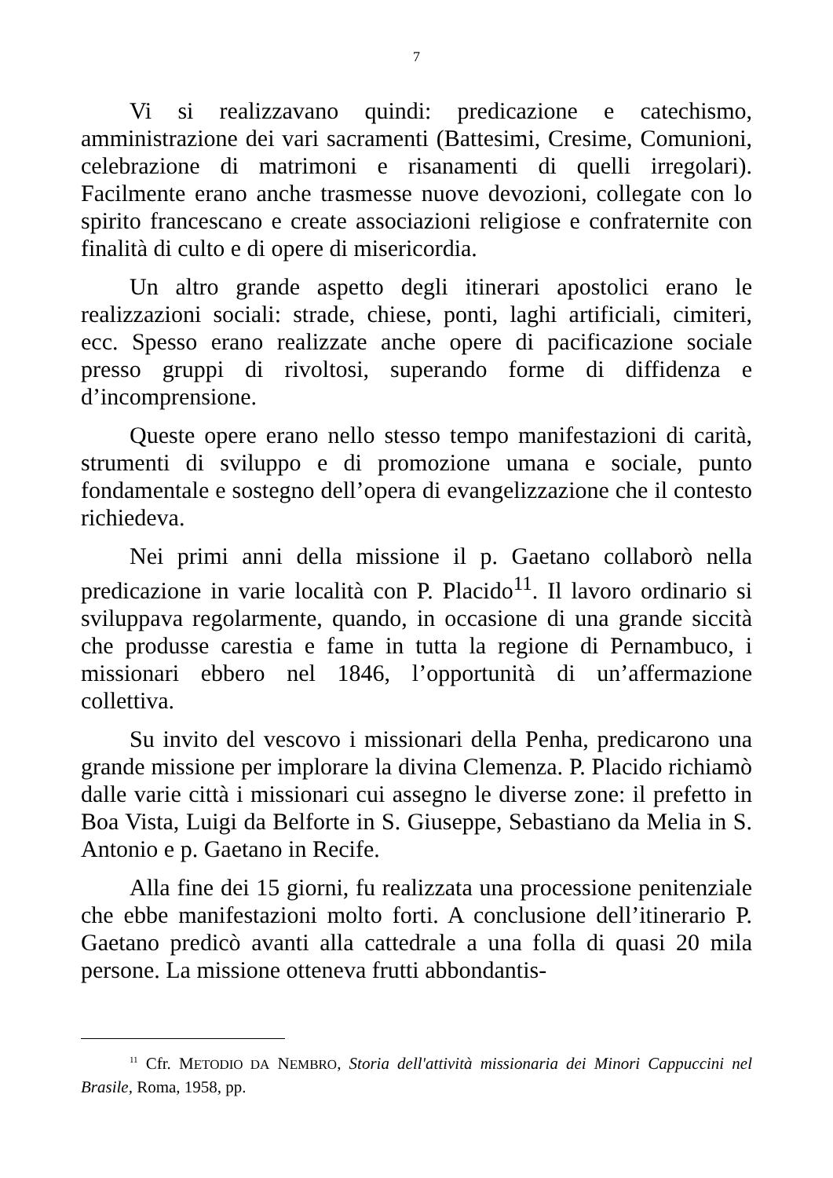7
Vi si realizzavano quindi: predicazione e catechismo, amministrazione dei vari sacramenti (Battesimi, Cresime, Comunioni, celebrazione di matrimoni e risanamenti di quelli irregolari). Facilmente erano anche trasmesse nuove devozioni, collegate con lo spirito francescano e create associazioni religiose e confraternite con finalità di culto e di opere di misericordia.
Un altro grande aspetto degli itinerari apostolici erano le realizzazioni sociali: strade, chiese, ponti, laghi artificiali, cimiteri, ecc. Spesso erano realizzate anche opere di pacificazione sociale presso gruppi di rivoltosi, superando forme di diffidenza e d’incomprensione.
Queste opere erano nello stesso tempo manifestazioni di carità, strumenti di sviluppo e di promozione umana e sociale, punto fondamentale e sostegno dell’opera di evangelizzazione che il contesto richiedeva.
Nei primi anni della missione il p. Gaetano collaborò nella predicazione in varie località con P. Placido<sup>11</sup>. Il lavoro ordinario si sviluppava regolarmente, quando, in occasione di una grande siccità che produsse carestia e fame in tutta la regione di Pernambuco, i missionari ebbero nel 1846, l’opportunità di un’affermazione collettiva.
Su invito del vescovo i missionari della Penha, predicarono una grande missione per implorare la divina Clemenza. P. Placido richiamò dalle varie città i missionari cui assegno le diverse zone: il prefetto in Boa Vista, Luigi da Belforte in S. Giuseppe, Sebastiano da Melia in S. Antonio e p. Gaetano in Recife.
Alla fine dei 15 giorni, fu realizzata una processione penitenziale che ebbe manifestazioni molto forti. A conclusione dell’itinerario P. Gaetano predicò avanti alla cattedrale a una folla di quasi 20 mila persone. La missione otteneva frutti abbondantis-
<sup>11</sup> Cfr. METODIO DA NEMBRO, Storia dell'attività missionaria dei Minori Cappuccini nel Brasile, Roma, 1958, pp.